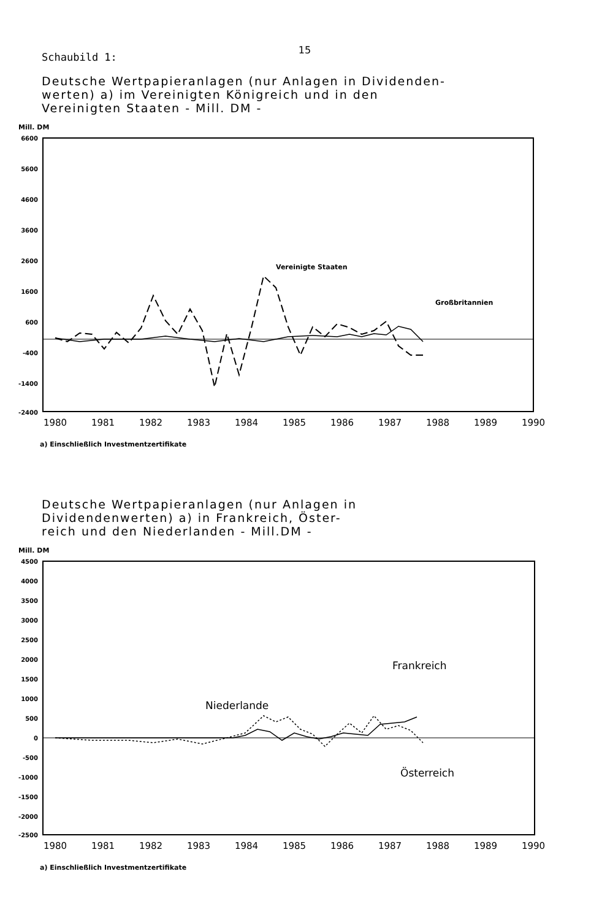15
Schaubild 1:
Deutsche Wertpapieranlagen (nur Anlagen in Dividenden-
werten) a) im Vereinigten Königreich und in den
Vereinigten Staaten - Mill. DM -
Mill. DM
6600
5600
4600
3600
2600
1600
600
-400
-1400
-2400
Vereinigte Staaten
Großbritannien
1980
1981
1982
1983
1984
1985
1986
1987
1988
1989
1990
a) Einschließlich Investmentzertifikate
Deutsche Wertpapieranlagen (nur Anlagen in
Dividendenwerten) a) in Frankreich, Öster-
reich und den Niederlanden - Mill.DM -
Mill. DM
4500
4000
3500
3000
2500
2000
1500
1000
500
0
-500
-1000
-1500
-2000
-2500
Frankreich
Niederlande
Österreich
1980
1981
1982
1983
1984
1985
1986
1987
1988
1989
1990
a) Einschließlich Investmentzertifikate